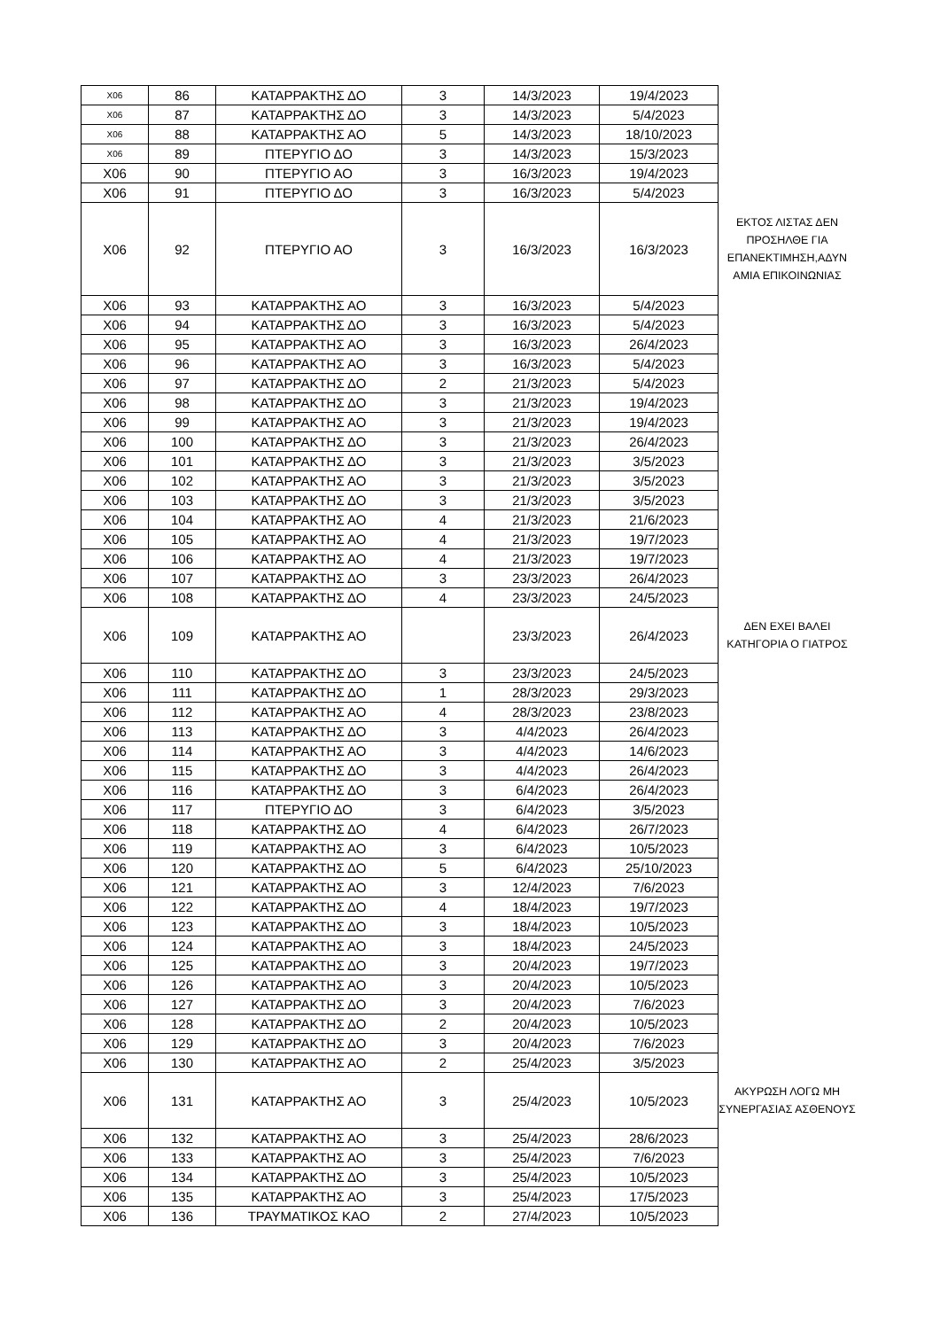| X06 | 86 | ΚΑΤΑΡΡΑΚΤΗΣ ΔΟ | 3 | 14/3/2023 | 19/4/2023 | |
| X06 | 87 | ΚΑΤΑΡΡΑΚΤΗΣ ΔΟ | 3 | 14/3/2023 | 5/4/2023 | |
| X06 | 88 | ΚΑΤΑΡΡΑΚΤΗΣ ΑΟ | 5 | 14/3/2023 | 18/10/2023 | |
| X06 | 89 | ΠΤΕΡΥΓΙΟ ΔΟ | 3 | 14/3/2023 | 15/3/2023 | |
| X06 | 90 | ΠΤΕΡΥΓΙΟ ΑΟ | 3 | 16/3/2023 | 19/4/2023 | |
| X06 | 91 | ΠΤΕΡΥΓΙΟ ΔΟ | 3 | 16/3/2023 | 5/4/2023 | |
| X06 | 92 | ΠΤΕΡΥΓΙΟ ΑΟ | 3 | 16/3/2023 | 16/3/2023 | ΕΚΤΟΣ ΛΙΣΤΑΣ ΔΕΝ ΠΡΟΣΗΛΘΕ ΓΙΑ ΕΠΑΝΕΚΤΙΜΗΣΗ,ΑΔΥΝ ΑΜΙΑ ΕΠΙΚΟΙΝΩΝΙΑΣ |
| X06 | 93 | ΚΑΤΑΡΡΑΚΤΗΣ ΑΟ | 3 | 16/3/2023 | 5/4/2023 | |
| X06 | 94 | ΚΑΤΑΡΡΑΚΤΗΣ ΔΟ | 3 | 16/3/2023 | 5/4/2023 | |
| X06 | 95 | ΚΑΤΑΡΡΑΚΤΗΣ ΑΟ | 3 | 16/3/2023 | 26/4/2023 | |
| X06 | 96 | ΚΑΤΑΡΡΑΚΤΗΣ ΑΟ | 3 | 16/3/2023 | 5/4/2023 | |
| X06 | 97 | ΚΑΤΑΡΡΑΚΤΗΣ ΔΟ | 2 | 21/3/2023 | 5/4/2023 | |
| X06 | 98 | ΚΑΤΑΡΡΑΚΤΗΣ ΔΟ | 3 | 21/3/2023 | 19/4/2023 | |
| X06 | 99 | ΚΑΤΑΡΡΑΚΤΗΣ ΑΟ | 3 | 21/3/2023 | 19/4/2023 | |
| X06 | 100 | ΚΑΤΑΡΡΑΚΤΗΣ ΔΟ | 3 | 21/3/2023 | 26/4/2023 | |
| X06 | 101 | ΚΑΤΑΡΡΑΚΤΗΣ ΔΟ | 3 | 21/3/2023 | 3/5/2023 | |
| X06 | 102 | ΚΑΤΑΡΡΑΚΤΗΣ ΑΟ | 3 | 21/3/2023 | 3/5/2023 | |
| X06 | 103 | ΚΑΤΑΡΡΑΚΤΗΣ ΔΟ | 3 | 21/3/2023 | 3/5/2023 | |
| X06 | 104 | ΚΑΤΑΡΡΑΚΤΗΣ ΑΟ | 4 | 21/3/2023 | 21/6/2023 | |
| X06 | 105 | ΚΑΤΑΡΡΑΚΤΗΣ ΑΟ | 4 | 21/3/2023 | 19/7/2023 | |
| X06 | 106 | ΚΑΤΑΡΡΑΚΤΗΣ ΑΟ | 4 | 21/3/2023 | 19/7/2023 | |
| X06 | 107 | ΚΑΤΑΡΡΑΚΤΗΣ ΔΟ | 3 | 23/3/2023 | 26/4/2023 | |
| X06 | 108 | ΚΑΤΑΡΡΑΚΤΗΣ ΔΟ | 4 | 23/3/2023 | 24/5/2023 | |
| X06 | 109 | ΚΑΤΑΡΡΑΚΤΗΣ ΑΟ | | 23/3/2023 | 26/4/2023 | ΔΕΝ ΕΧΕΙ ΒΑΛΕΙ ΚΑΤΗΓΟΡΙΑ Ο ΓΙΑΤΡΟΣ |
| X06 | 110 | ΚΑΤΑΡΡΑΚΤΗΣ ΔΟ | 3 | 23/3/2023 | 24/5/2023 | |
| X06 | 111 | ΚΑΤΑΡΡΑΚΤΗΣ ΔΟ | 1 | 28/3/2023 | 29/3/2023 | |
| X06 | 112 | ΚΑΤΑΡΡΑΚΤΗΣ ΑΟ | 4 | 28/3/2023 | 23/8/2023 | |
| X06 | 113 | ΚΑΤΑΡΡΑΚΤΗΣ ΔΟ | 3 | 4/4/2023 | 26/4/2023 | |
| X06 | 114 | ΚΑΤΑΡΡΑΚΤΗΣ ΑΟ | 3 | 4/4/2023 | 14/6/2023 | |
| X06 | 115 | ΚΑΤΑΡΡΑΚΤΗΣ ΔΟ | 3 | 4/4/2023 | 26/4/2023 | |
| X06 | 116 | ΚΑΤΑΡΡΑΚΤΗΣ ΔΟ | 3 | 6/4/2023 | 26/4/2023 | |
| X06 | 117 | ΠΤΕΡΥΓΙΟ ΔΟ | 3 | 6/4/2023 | 3/5/2023 | |
| X06 | 118 | ΚΑΤΑΡΡΑΚΤΗΣ ΔΟ | 4 | 6/4/2023 | 26/7/2023 | |
| X06 | 119 | ΚΑΤΑΡΡΑΚΤΗΣ ΑΟ | 3 | 6/4/2023 | 10/5/2023 | |
| X06 | 120 | ΚΑΤΑΡΡΑΚΤΗΣ ΔΟ | 5 | 6/4/2023 | 25/10/2023 | |
| X06 | 121 | ΚΑΤΑΡΡΑΚΤΗΣ ΑΟ | 3 | 12/4/2023 | 7/6/2023 | |
| X06 | 122 | ΚΑΤΑΡΡΑΚΤΗΣ ΔΟ | 4 | 18/4/2023 | 19/7/2023 | |
| X06 | 123 | ΚΑΤΑΡΡΑΚΤΗΣ ΔΟ | 3 | 18/4/2023 | 10/5/2023 | |
| X06 | 124 | ΚΑΤΑΡΡΑΚΤΗΣ ΑΟ | 3 | 18/4/2023 | 24/5/2023 | |
| X06 | 125 | ΚΑΤΑΡΡΑΚΤΗΣ ΔΟ | 3 | 20/4/2023 | 19/7/2023 | |
| X06 | 126 | ΚΑΤΑΡΡΑΚΤΗΣ ΑΟ | 3 | 20/4/2023 | 10/5/2023 | |
| X06 | 127 | ΚΑΤΑΡΡΑΚΤΗΣ ΔΟ | 3 | 20/4/2023 | 7/6/2023 | |
| X06 | 128 | ΚΑΤΑΡΡΑΚΤΗΣ ΔΟ | 2 | 20/4/2023 | 10/5/2023 | |
| X06 | 129 | ΚΑΤΑΡΡΑΚΤΗΣ ΔΟ | 3 | 20/4/2023 | 7/6/2023 | |
| X06 | 130 | ΚΑΤΑΡΡΑΚΤΗΣ ΑΟ | 2 | 25/4/2023 | 3/5/2023 | |
| X06 | 131 | ΚΑΤΑΡΡΑΚΤΗΣ ΑΟ | 3 | 25/4/2023 | 10/5/2023 | ΑΚΥΡΩΣΗ ΛΟΓΩ ΜΗ ΣΥΝΕΡΓΑΣΙΑΣ ΑΣΘΕΝΟΥΣ |
| X06 | 132 | ΚΑΤΑΡΡΑΚΤΗΣ ΑΟ | 3 | 25/4/2023 | 28/6/2023 | |
| X06 | 133 | ΚΑΤΑΡΡΑΚΤΗΣ ΑΟ | 3 | 25/4/2023 | 7/6/2023 | |
| X06 | 134 | ΚΑΤΑΡΡΑΚΤΗΣ ΔΟ | 3 | 25/4/2023 | 10/5/2023 | |
| X06 | 135 | ΚΑΤΑΡΡΑΚΤΗΣ ΑΟ | 3 | 25/4/2023 | 17/5/2023 | |
| X06 | 136 | ΤΡΑΥΜΑΤΙΚΟΣ ΚΑΟ | 2 | 27/4/2023 | 10/5/2023 | |